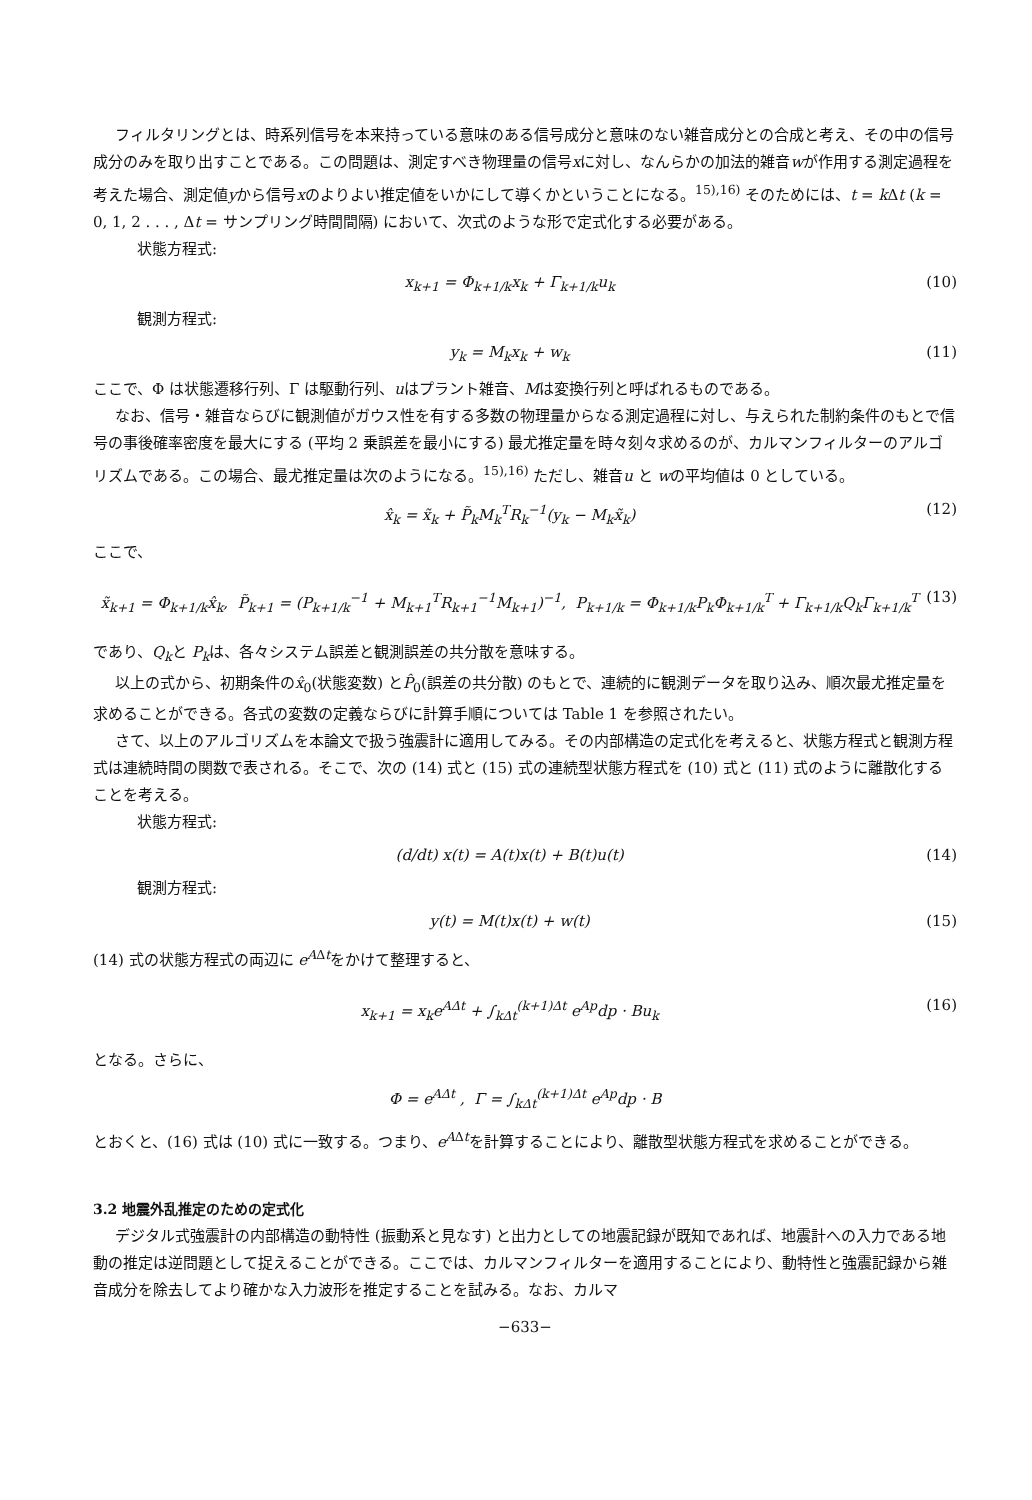フィルタリングとは、時系列信号を本来持っている意味のある信号成分と意味のない雑音成分との合成と考え、その中の信号成分のみを取り出すことである。この問題は、測定すべき物理量の信号xに対し、なんらかの加法的雑音wが作用する測定過程を考えた場合、測定値yから信号xのよりよい推定値をいかにして導くかということになる。<sup>15),16)</sup> そのためには、t = k Δt (k = 0, 1, 2 . . . , Δt = サンプリング時間間隔) において、次式のような形で定式化する必要がある。
状態方程式:
x<sub>k+1</sub> = Φ<sub>k+1/k</sub>x<sub>k</sub> + Γ<sub>k+1/k</sub>u<sub>k</sub> (10)
観測方程式:
y<sub>k</sub> = M<sub>k</sub>x<sub>k</sub> + w<sub>k</sub> (11)
ここで、Φ は状態遷移行列、Γ は駆動行列、uはプラント雑音、Mは変換行列と呼ばれるものである。
なお、信号・雑音ならびに観測値がガウス性を有する多数の物理量からなる測定過程に対し、与えられた制約条件のもとで信号の事後確率密度を最大にする (平均 2 乗誤差を最小にする) 最尤推定量を時々刻々求めるのが、カルマンフィルターのアルゴリズムである。この場合、最尤推定量は次のようになる。<sup>15),16)</sup> ただし、雑音u と wの平均値は 0 としている。
x̂<sub>k</sub> = x̃<sub>k</sub> + P̃<sub>k</sub>M<sub>k</sub><sup>T</sup>R<sub>k</sub><sup>−1</sup>(y<sub>k</sub> − M<sub>k</sub>x̃<sub>k</sub>) (12)
ここで、
x̃<sub>k+1</sub> = Φ<sub>k+1/k</sub>x̂<sub>k</sub>, P̃<sub>k+1</sub> = (P<sub>k+1/k</sub><sup>−1</sup> + M<sub>k+1</sub><sup>T</sup>R<sub>k+1</sub><sup>−1</sup>M<sub>k+1</sub>)<sup>−1</sup>, P<sub>k+1/k</sub> = Φ<sub>k+1/k</sub>P<sub>k</sub>Φ<sub>k+1/k</sub><sup>T</sup> + Γ<sub>k+1/k</sub>Q<sub>k</sub>Γ<sub>k+1/k</sub><sup>T</sup> (13)
であり、Q<sub>k</sub>と P<sub>k</sub>は、各々システム誤差と観測誤差の共分散を意味する。
以上の式から、初期条件のx̂<sub>0</sub>(状態変数) とP̂<sub>0</sub>(誤差の共分散) のもとで、連続的に観測データを取り込み、順次最尤推定量を求めることができる。各式の変数の定義ならびに計算手順については Table 1 を参照されたい。
さて、以上のアルゴリズムを本論文で扱う強震計に適用してみる。その内部構造の定式化を考えると、状態方程式と観測方程式は連続時間の関数で表される。そこで、次の (14) 式と (15) 式の連続型状態方程式を (10) 式と (11) 式のように離散化することを考える。
状態方程式:
(d/dt) x(t) = A(t)x(t) + B(t)u(t) (14)
観測方程式:
y(t) = M(t)x(t) + w(t) (15)
(14) 式の状態方程式の両辺に e<sup>A</sup><sup>Δt</sup>をかけて整理すると、
x<sub>k+1</sub> = x<sub>k</sub>e<sup>AΔt</sup> + ∫<sub>kΔt</sub><sup>(k+1)Δt</sup> e<sup>Ap</sup>dp · Bu<sub>k</sub> (16)
となる。さらに、
Φ = e<sup>AΔt</sup> , Γ = ∫<sub>kΔt</sub><sup>(k+1)Δt</sup> e<sup>Ap</sup>dp · B
とおくと、(16) 式は (10) 式に一致する。つまり、e<sup>A</sup><sup>Δt</sup>を計算することにより、離散型状態方程式を求めることができる。
3.2 地震外乱推定のための定式化
デジタル式強震計の内部構造の動特性 (振動系と見なす) と出力としての地震記録が既知であれば、地震計への入力である地動の推定は逆問題として捉えることができる。ここでは、カルマンフィルターを適用することにより、動特性と強震記録から雑音成分を除去してより確かな入力波形を推定することを試みる。なお、カルマ
−633−